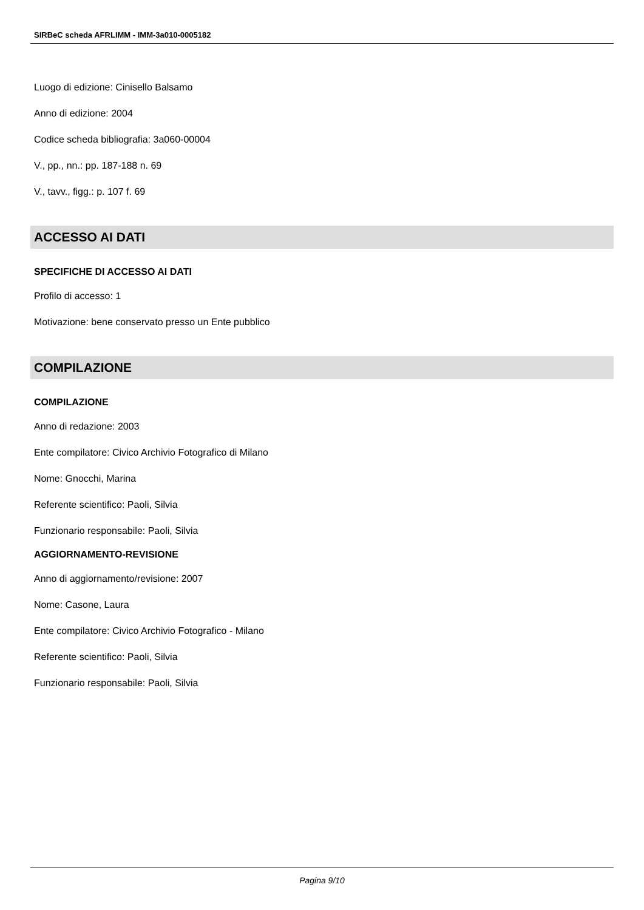SIRBeC scheda AFRLIMM - IMM-3a010-0005182
Luogo di edizione: Cinisello Balsamo
Anno di edizione: 2004
Codice scheda bibliografia: 3a060-00004
V., pp., nn.: pp. 187-188 n. 69
V., tavv., figg.: p. 107 f. 69
ACCESSO AI DATI
SPECIFICHE DI ACCESSO AI DATI
Profilo di accesso: 1
Motivazione: bene conservato presso un Ente pubblico
COMPILAZIONE
COMPILAZIONE
Anno di redazione: 2003
Ente compilatore: Civico Archivio Fotografico di Milano
Nome: Gnocchi, Marina
Referente scientifico: Paoli, Silvia
Funzionario responsabile: Paoli, Silvia
AGGIORNAMENTO-REVISIONE
Anno di aggiornamento/revisione: 2007
Nome: Casone, Laura
Ente compilatore: Civico Archivio Fotografico - Milano
Referente scientifico: Paoli, Silvia
Funzionario responsabile: Paoli, Silvia
Pagina 9/10